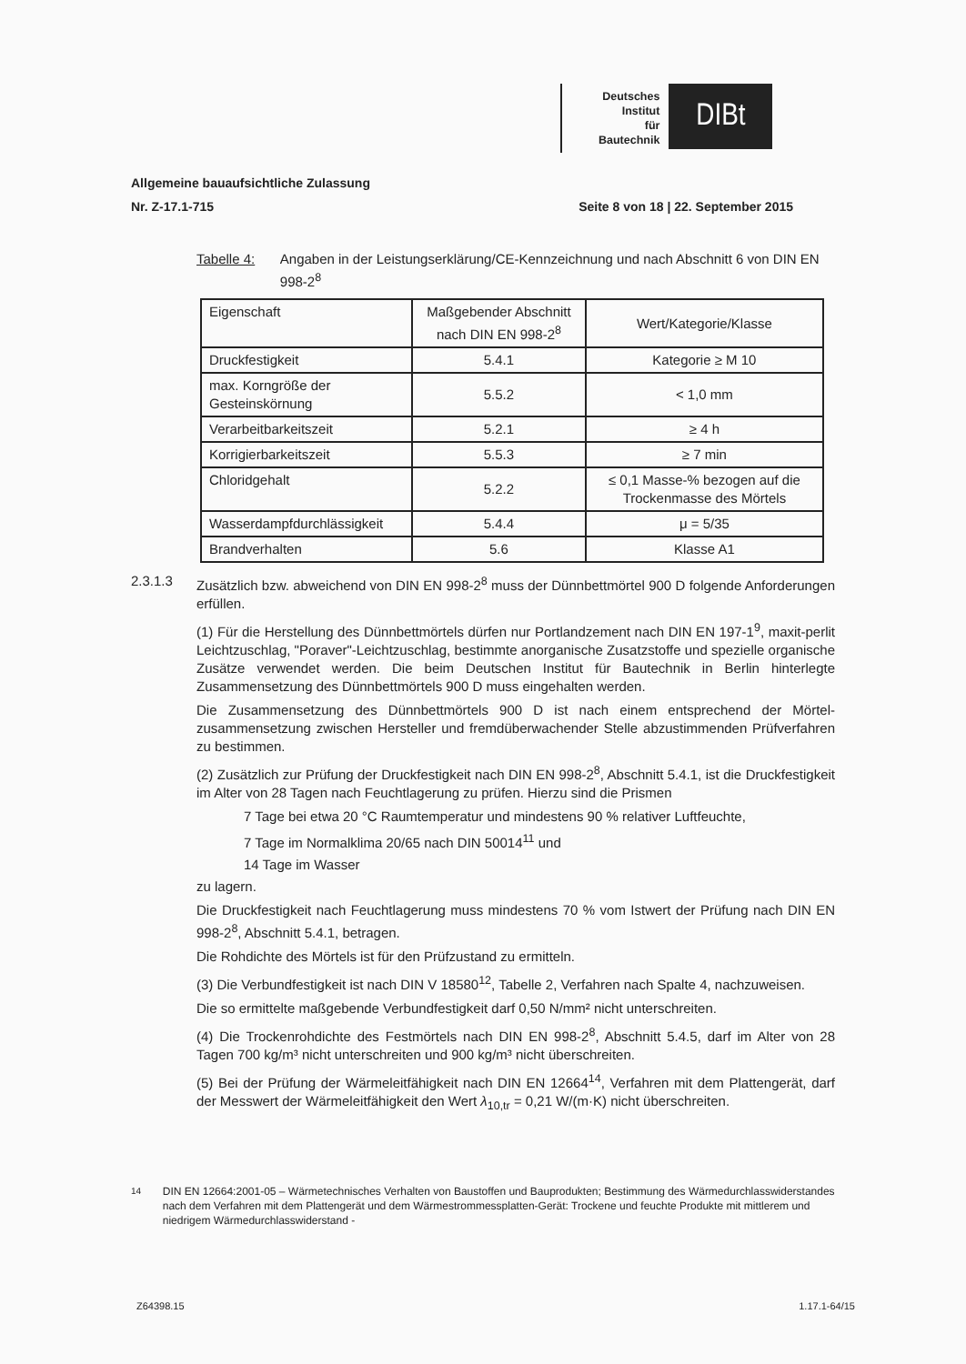Deutsches
Institut
für
Bautechnik
DIBt
Allgemeine bauaufsichtliche Zulassung
Nr. Z-17.1-715 Seite 8 von 18 | 22. September 2015
Tabelle 4: Angaben in der Leistungserklärung/CE-Kennzeichnung und nach Abschnitt 6 von DIN EN 998-2<sup>8</sup>
| Eigenschaft | Maßgebender Abschnitt nach DIN EN 998-2<sup>8</sup> | Wert/Kategorie/Klasse |
| --- | --- | --- |
| Druckfestigkeit | 5.4.1 | Kategorie ≥ M 10 |
| max. Korngröße der Gesteinskörnung | 5.5.2 | < 1,0 mm |
| Verarbeitbarkeitszeit | 5.2.1 | ≥ 4 h |
| Korrigierbarkeitszeit | 5.5.3 | ≥ 7 min |
| Chloridgehalt | 5.2.2 | ≤ 0,1 Masse-% bezogen auf die Trockenmasse des Mörtels |
| Wasserdampfdurchlässigkeit | 5.4.4 | μ = 5/35 |
| Brandverhalten | 5.6 | Klasse A1 |
2.3.1.3 Zusätzlich bzw. abweichend von DIN EN 998-2<sup>8</sup> muss der Dünnbettmörtel 900 D folgende Anforderungen erfüllen.
(1) Für die Herstellung des Dünnbettmörtels dürfen nur Portlandzement nach DIN EN 197-1<sup>9</sup>, maxit-perlit Leichtzuschlag, "Poraver"-Leichtzuschlag, bestimmte anorganische Zusatzstoffe und spezielle organische Zusätze verwendet werden. Die beim Deutschen Institut für Bautechnik in Berlin hinterlegte Zusammensetzung des Dünnbettmörtels 900 D muss eingehalten werden.
Die Zusammensetzung des Dünnbettmörtels 900 D ist nach einem entsprechend der Mörtel-zusammensetzung zwischen Hersteller und fremdüberwachender Stelle abzustimmenden Prüfverfahren zu bestimmen.
(2) Zusätzlich zur Prüfung der Druckfestigkeit nach DIN EN 998-2<sup>8</sup>, Abschnitt 5.4.1, ist die Druckfestigkeit im Alter von 28 Tagen nach Feuchtlagerung zu prüfen. Hierzu sind die Prismen
7 Tage bei etwa 20 °C Raumtemperatur und mindestens 90 % relativer Luftfeuchte,
7 Tage im Normalklima 20/65 nach DIN 50014<sup>11</sup> und
14 Tage im Wasser
zu lagern.
Die Druckfestigkeit nach Feuchtlagerung muss mindestens 70 % vom Istwert der Prüfung nach DIN EN 998-2<sup>8</sup>, Abschnitt 5.4.1, betragen.
Die Rohdichte des Mörtels ist für den Prüfzustand zu ermitteln.
(3) Die Verbundfestigkeit ist nach DIN V 18580<sup>12</sup>, Tabelle 2, Verfahren nach Spalte 4, nachzuweisen.
Die so ermittelte maßgebende Verbundfestigkeit darf 0,50 N/mm² nicht unterschreiten.
(4) Die Trockenrohdichte des Festmörtels nach DIN EN 998-2<sup>8</sup>, Abschnitt 5.4.5, darf im Alter von 28 Tagen 700 kg/m³ nicht unterschreiten und 900 kg/m³ nicht überschreiten.
(5) Bei der Prüfung der Wärmeleitfähigkeit nach DIN EN 12664<sup>14</sup>, Verfahren mit dem Plattengerät, darf der Messwert der Wärmeleitfähigkeit den Wert λ<sub>10,tr</sub> = 0,21 W/(m·K) nicht überschreiten.
<sup>14</sup> DIN EN 12664:2001-05 – Wärmetechnisches Verhalten von Baustoffen und Bauprodukten; Bestimmung des Wärmedurchlasswiderstandes nach dem Verfahren mit dem Plattengerät und dem Wärmestrommessplatten-Gerät: Trockene und feuchte Produkte mit mittlerem und niedrigem Wärmedurchlasswiderstand -
Z64398.15 1.17.1-64/15